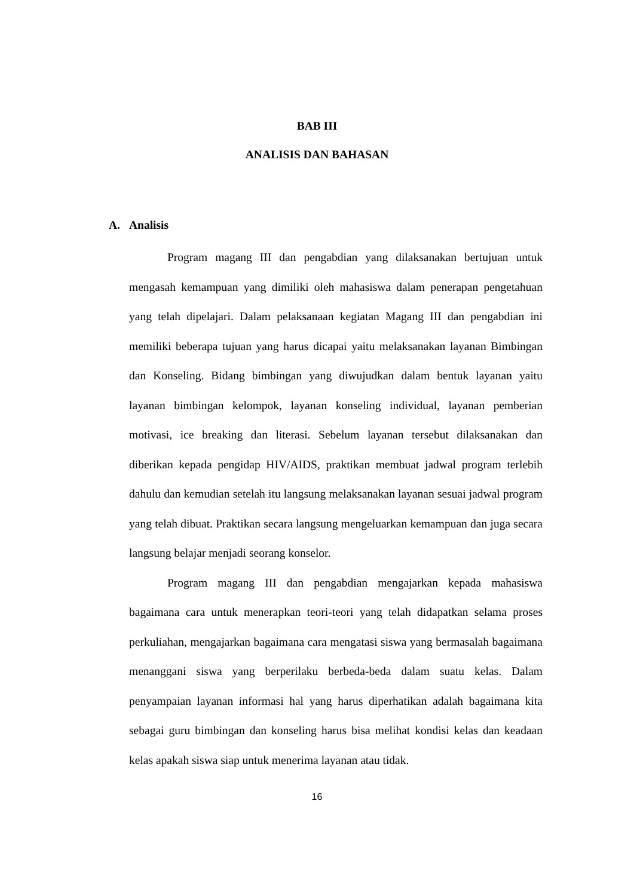BAB III
ANALISIS DAN BAHASAN
A. Analisis
Program magang III dan pengabdian yang dilaksanakan bertujuan untuk mengasah kemampuan yang dimiliki oleh mahasiswa dalam penerapan pengetahuan yang telah dipelajari. Dalam pelaksanaan kegiatan Magang III dan pengabdian ini memiliki beberapa tujuan yang harus dicapai yaitu melaksanakan layanan Bimbingan dan Konseling. Bidang bimbingan yang diwujudkan dalam bentuk layanan yaitu layanan bimbingan kelompok, layanan konseling individual, layanan pemberian motivasi, ice breaking dan literasi. Sebelum layanan tersebut dilaksanakan dan diberikan kepada pengidap HIV/AIDS, praktikan membuat jadwal program terlebih dahulu dan kemudian setelah itu langsung melaksanakan layanan sesuai jadwal program yang telah dibuat. Praktikan secara langsung mengeluarkan kemampuan dan juga secara langsung belajar menjadi seorang konselor.
Program magang III dan pengabdian mengajarkan kepada mahasiswa bagaimana cara untuk menerapkan teori-teori yang telah didapatkan selama proses perkuliahan, mengajarkan bagaimana cara mengatasi siswa yang bermasalah bagaimana menanggani siswa yang berperilaku berbeda-beda dalam suatu kelas. Dalam penyampaian layanan informasi hal yang harus diperhatikan adalah bagaimana kita sebagai guru bimbingan dan konseling harus bisa melihat kondisi kelas dan keadaan kelas apakah siswa siap untuk menerima layanan atau tidak.
16